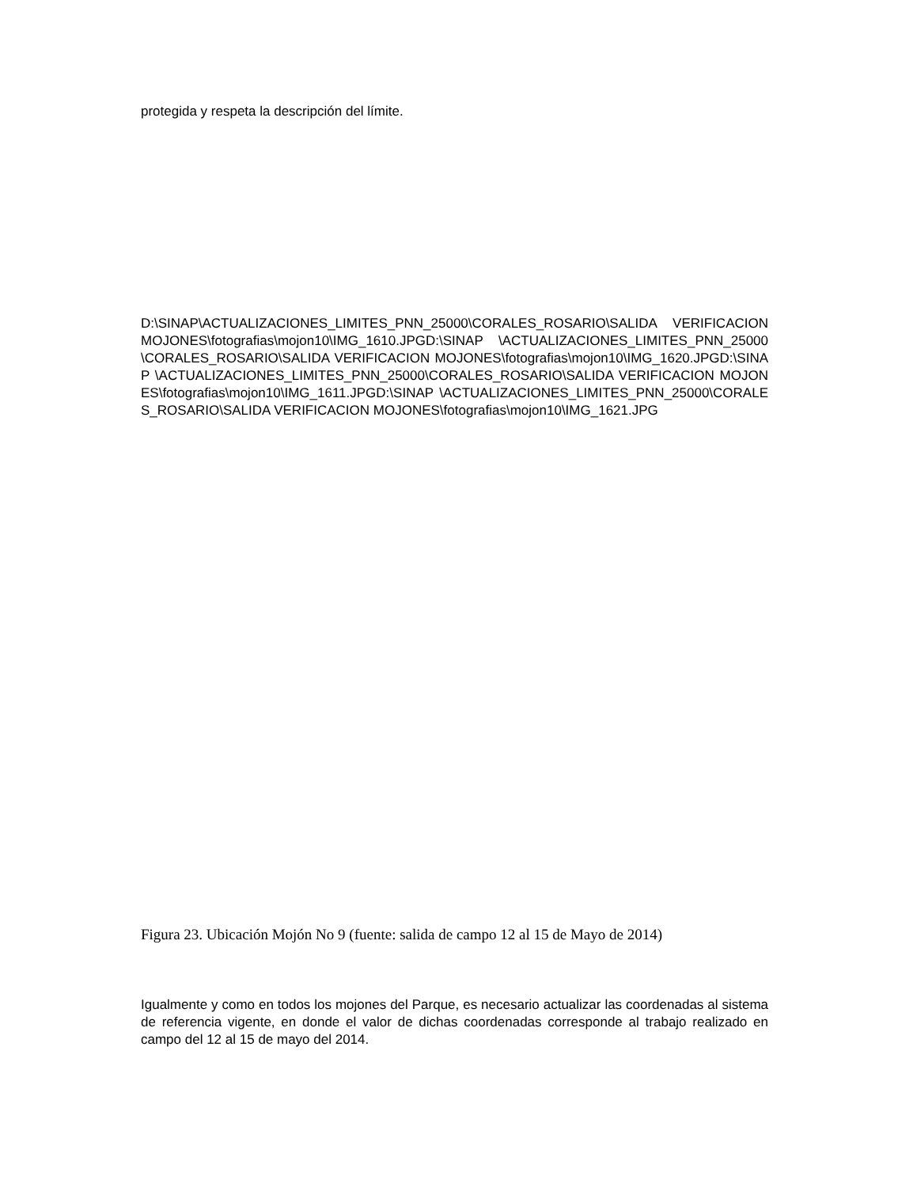protegida y respeta la descripción del límite.
D:\SINAP\ACTUALIZACIONES_LIMITES_PNN_25000\CORALES_ROSARIO\SALIDA VERIFICACION MOJONES\fotografias\mojon10\IMG_1610.JPGD:\SINAP \ACTUALIZACIONES_LIMITES_PNN_25000\CORALES_ROSARIO\SALIDA VERIFICACION MOJONES\fotografias\mojon10\IMG_1620.JPGD:\SINAP \ACTUALIZACIONES_LIMITES_PNN_25000\CORALES_ROSARIO\SALIDA VERIFICACION MOJONES\fotografias\mojon10\IMG_1611.JPGD:\SINAP \ACTUALIZACIONES_LIMITES_PNN_25000\CORALES_ROSARIO\SALIDA VERIFICACION MOJONES\fotografias\mojon10\IMG_1621.JPG
Figura 23. Ubicación Mojón No 9 (fuente: salida de campo 12 al 15 de Mayo de 2014)
Igualmente y como en todos los mojones del Parque, es necesario actualizar las coordenadas al sistema de referencia vigente, en donde el valor de dichas coordenadas corresponde al trabajo realizado en campo del 12 al 15 de mayo del 2014.